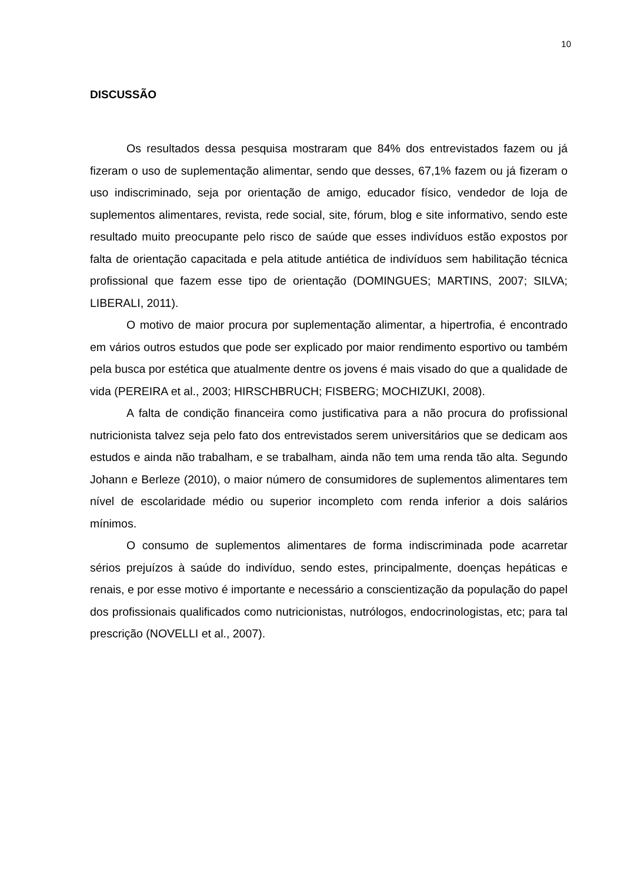10
DISCUSSÃO
Os resultados dessa pesquisa mostraram que 84% dos entrevistados fazem ou já fizeram o uso de suplementação alimentar, sendo que desses, 67,1% fazem ou já fizeram o uso indiscriminado, seja por orientação de amigo, educador físico, vendedor de loja de suplementos alimentares, revista, rede social, site, fórum, blog e site informativo, sendo este resultado muito preocupante pelo risco de saúde que esses indivíduos estão expostos por falta de orientação capacitada e pela atitude antiética de indivíduos sem habilitação técnica profissional que fazem esse tipo de orientação (DOMINGUES; MARTINS, 2007; SILVA; LIBERALI, 2011).
O motivo de maior procura por suplementação alimentar, a hipertrofia, é encontrado em vários outros estudos que pode ser explicado por maior rendimento esportivo ou também pela busca por estética que atualmente dentre os jovens é mais visado do que a qualidade de vida (PEREIRA et al., 2003; HIRSCHBRUCH; FISBERG; MOCHIZUKI, 2008).
A falta de condição financeira como justificativa para a não procura do profissional nutricionista talvez seja pelo fato dos entrevistados serem universitários que se dedicam aos estudos e ainda não trabalham, e se trabalham, ainda não tem uma renda tão alta. Segundo Johann e Berleze (2010), o maior número de consumidores de suplementos alimentares tem nível de escolaridade médio ou superior incompleto com renda inferior a dois salários mínimos.
O consumo de suplementos alimentares de forma indiscriminada pode acarretar sérios prejuízos à saúde do indivíduo, sendo estes, principalmente, doenças hepáticas e renais, e por esse motivo é importante e necessário a conscientização da população do papel dos profissionais qualificados como nutricionistas, nutrólogos, endocrinologistas, etc; para tal prescrição (NOVELLI et al., 2007).